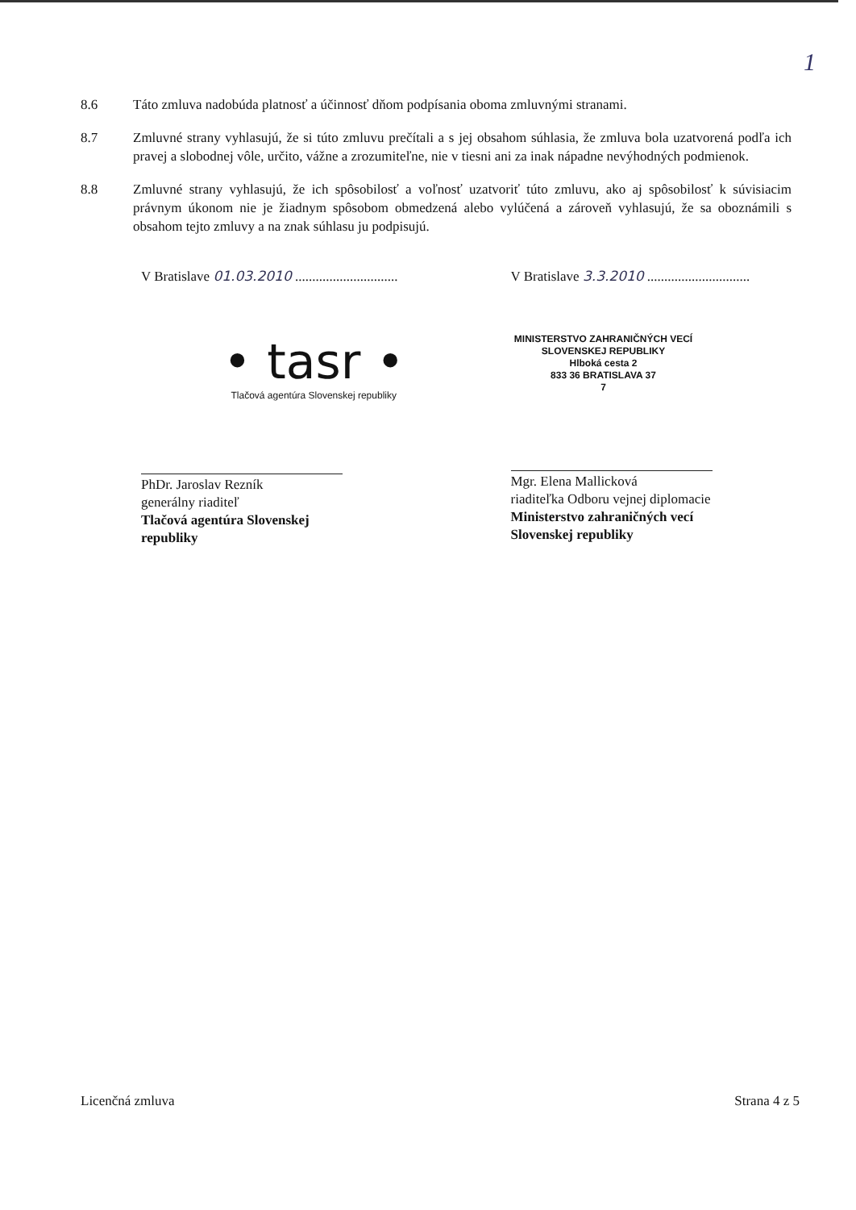1
8.6 Táto zmluva nadobúda platnosť a účinnosť dňom podpísania oboma zmluvnými stranami.
8.7 Zmluvné strany vyhlasujú, že si túto zmluvu prečítali a s jej obsahom súhlasia, že zmluva bola uzatvorená podľa ich pravej a slobodnej vôle, určito, vážne a zrozumiteľne, nie v tiesni ani za inak nápadne nevýhodných podmienok.
8.8 Zmluvné strany vyhlasujú, že ich spôsobilosť a voľnosť uzatvoriť túto zmluvu, ako aj spôsobilosť k súvisiacim právnym úkonom nie je žiadnym spôsobom obmedzená alebo vylúčená a zároveň vyhlasujú, že sa oboznámili s obsahom tejto zmluvy a na znak súhlasu ju podpisujú.
V Bratislave 01.03.2010 ..............................
• tasr •
Tlačová agentúra Slovenskej republiky
PhDr. Jaroslav Rezník
generálny riaditeľ
Tlačová agentúra Slovenskej republiky
V Bratislave 3.3.2010 ..............................
MINISTERSTVO ZAHRANIČNÝCH VECÍ
SLOVENSKEJ REPUBLIKY
Hlboká cesta 2
833 36 BRATISLAVA 37
7
Mgr. Elena Mallicková
riaditeľka Odboru vejnej diplomacie
Ministerstvo zahraničných vecí
Slovenskej republiky
Licenčná zmluva Strana 4 z 5